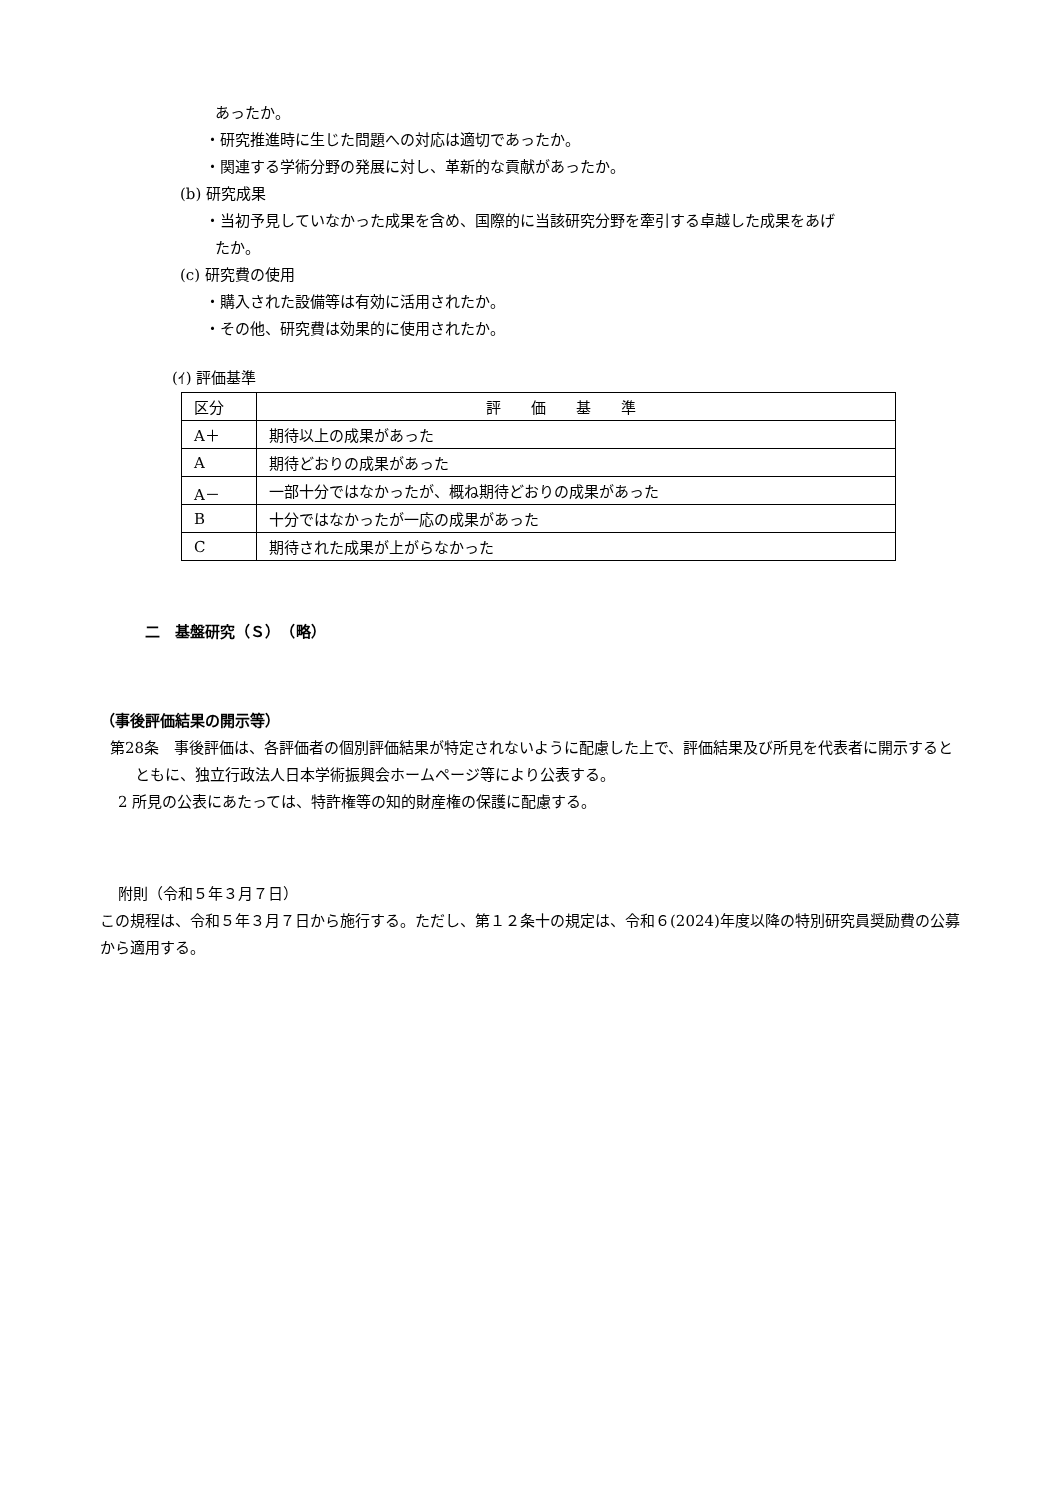あったか。
・研究推進時に生じた問題への対応は適切であったか。
・関連する学術分野の発展に対し、革新的な貢献があったか。
(b) 研究成果
・当初予見していなかった成果を含め、国際的に当該研究分野を牽引する卓越した成果をあげ
たか。
(c) 研究費の使用
・購入された設備等は有効に活用されたか。
・その他、研究費は効果的に使用されたか。
(ｲ) 評価基準
| 区分 | 評価基準 |
| --- | --- |
| A＋ | 期待以上の成果があった |
| A | 期待どおりの成果があった |
| A－ | 一部十分ではなかったが、概ね期待どおりの成果があった |
| B | 十分ではなかったが一応の成果があった |
| C | 期待された成果が上がらなかった |
二　基盤研究（Ｓ）　（略）
（事後評価結果の開示等）
第28条　事後評価は、各評価者の個別評価結果が特定されないように配慮した上で、評価結果及び所見を代表者に開示するとともに、独立行政法人日本学術振興会ホームページ等により公表する。
2 所見の公表にあたっては、特許権等の知的財産権の保護に配慮する。
附則（令和５年３月７日）
この規程は、令和５年３月７日から施行する。ただし、第１２条十の規定は、令和６(2024)年度以降の特別研究員奨励費の公募から適用する。